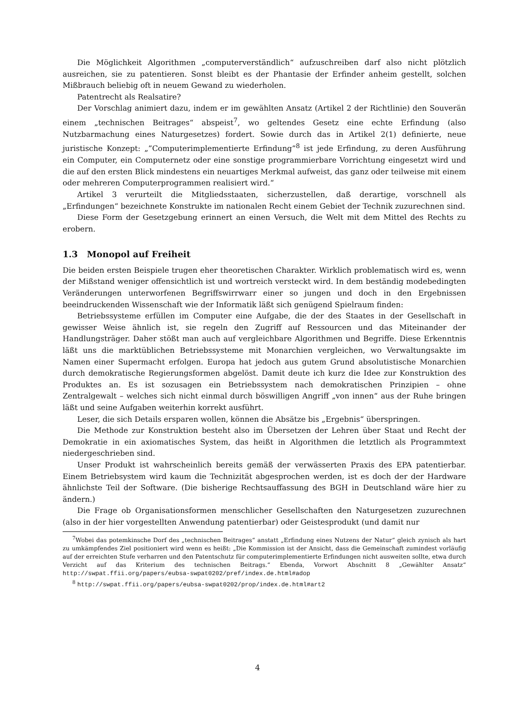Die Möglichkeit Algorithmen „computerverständlich“ aufzuschreiben darf also nicht plötzlich ausreichen, sie zu patentieren. Sonst bleibt es der Phantasie der Erfinder anheim gestellt, solchen Mißbrauch beliebig oft in neuem Gewand zu wiederholen.
Patentrecht als Realsatire?
Der Vorschlag animiert dazu, indem er im gewählten Ansatz (Artikel 2 der Richtlinie) den Souverän einem „technischen Beitrages“ abspeist<sup>7</sup>, wo geltendes Gesetz eine echte Erfindung (also Nutzbarmachung eines Naturgesetzes) fordert. Sowie durch das in Artikel 2(1) definierte, neue juristische Konzept: „”Computerimplementierte Erfindung”<sup>8</sup> ist jede Erfindung, zu deren Ausführung ein Computer, ein Computernetz oder eine sonstige programmierbare Vorrichtung eingesetzt wird und die auf den ersten Blick mindestens ein neuartiges Merkmal aufweist, das ganz oder teilweise mit einem oder mehreren Computerprogrammen realisiert wird.“
Artikel 3 verurteilt die Mitgliedsstaaten, sicherzustellen, daß derartige, vorschnell als „Erfindungen“ bezeichnete Konstrukte im nationalen Recht einem Gebiet der Technik zuzurechnen sind.
Diese Form der Gesetzgebung erinnert an einen Versuch, die Welt mit dem Mittel des Rechts zu erobern.
1.3 Monopol auf Freiheit
Die beiden ersten Beispiele trugen eher theoretischen Charakter. Wirklich problematisch wird es, wenn der Mißstand weniger offensichtlich ist und wortreich versteckt wird. In dem beständig modebedingten Veränderungen unterworfenen Begriffswirrwarr einer so jungen und doch in den Ergebnissen beeindruckenden Wissenschaft wie der Informatik läßt sich genügend Spielraum finden:
Betriebssysteme erfüllen im Computer eine Aufgabe, die der des Staates in der Gesellschaft in gewisser Weise ähnlich ist, sie regeln den Zugriff auf Ressourcen und das Miteinander der Handlungsträger. Daher stößt man auch auf vergleichbare Algorithmen und Begriffe. Diese Erkenntnis läßt uns die marktüblichen Betriebssysteme mit Monarchien vergleichen, wo Verwaltungsakte im Namen einer Supermacht erfolgen. Europa hat jedoch aus gutem Grund absolutistische Monarchien durch demokratische Regierungsformen abgelöst. Damit deute ich kurz die Idee zur Konstruktion des Produktes an. Es ist sozusagen ein Betriebssystem nach demokratischen Prinzipien – ohne Zentralgewalt – welches sich nicht einmal durch böswilligen Angriff „von innen“ aus der Ruhe bringen läßt und seine Aufgaben weiterhin korrekt ausführt.
Leser, die sich Details ersparen wollen, können die Absätze bis „Ergebnis“ überspringen.
Die Methode zur Konstruktion besteht also im Übersetzen der Lehren über Staat und Recht der Demokratie in ein axiomatisches System, das heißt in Algorithmen die letztlich als Programmtext niedergeschrieben sind.
Unser Produkt ist wahrscheinlich bereits gemäß der verwässerten Praxis des EPA patentierbar. Einem Betriebsystem wird kaum die Technizität abgesprochen werden, ist es doch der der Hardware ähnlichste Teil der Software. (Die bisherige Rechtsauffassung des BGH in Deutschland wäre hier zu ändern.)
Die Frage ob Organisationsformen menschlicher Gesellschaften den Naturgesetzen zuzurechnen (also in der hier vorgestellten Anwendung patentierbar) oder Geistesprodukt (und damit nur
<sup>7</sup> Wobei das potemkinsche Dorf des „technischen Beitrages“ anstatt „Erfindung eines Nutzens der Natur“ gleich zynisch als hart zu umkämpfendes Ziel positioniert wird wenn es heißt: „Die Kommission ist der Ansicht, dass die Gemeinschaft zumindest vorläufig auf der erreichten Stufe verharren und den Patentschutz für computerimplementierte Erfindungen nicht ausweiten sollte, etwa durch Verzicht auf das Kriterium des technischen Beitrags.“ Ebenda, Vorwort Abschnitt 8 „Gewählter Ansatz“ http://swpat.ffii.org/papers/eubsa-swpat0202/pref/index.de.html#adop
<sup>8</sup> http://swpat.ffii.org/papers/eubsa-swpat0202/prop/index.de.html#art2
4